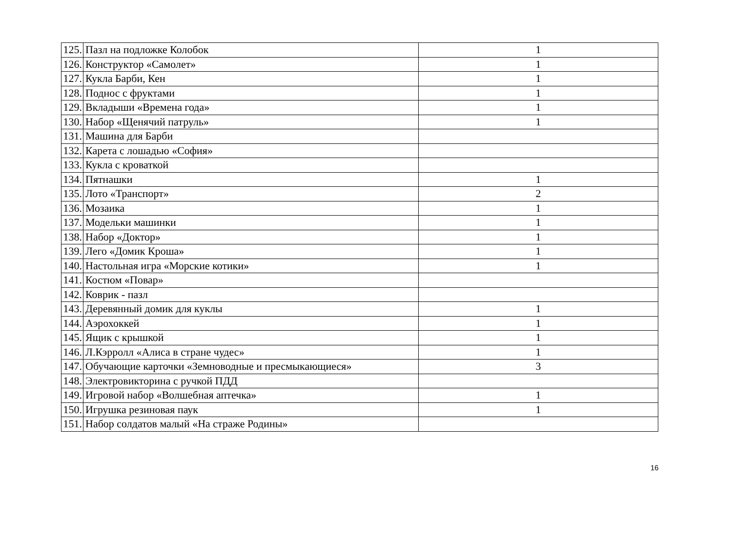| 125. | Пазл на подложке Колобок | 1 |
| 126. | Конструктор «Самолет» | 1 |
| 127. | Кукла Барби, Кен | 1 |
| 128. | Поднос с фруктами | 1 |
| 129. | Вкладыши «Времена года» | 1 |
| 130. | Набор «Щенячий патруль» | 1 |
| 131. | Машина для Барби | |
| 132. | Карета с лошадью «София» | |
| 133. | Кукла с кроваткой | |
| 134. | Пятнашки | 1 |
| 135. | Лото «Транспорт» | 2 |
| 136. | Мозаика | 1 |
| 137. | Модельки машинки | 1 |
| 138. | Набор «Доктор» | 1 |
| 139. | Лего «Домик Кроша» | 1 |
| 140. | Настольная игра «Морские котики» | 1 |
| 141. | Костюм «Повар» | |
| 142. | Коврик - пазл | |
| 143. | Деревянный домик для куклы | 1 |
| 144. | Аэрохоккей | 1 |
| 145. | Ящик с крышкой | 1 |
| 146. | Л.Кэрролл «Алиса в стране чудес» | 1 |
| 147. | Обучающие карточки «Земноводные и пресмыкающиеся» | 3 |
| 148. | Электровикторина с ручкой ПДД | |
| 149. | Игровой набор «Волшебная аптечка» | 1 |
| 150. | Игрушка резиновая паук | 1 |
| 151. | Набор солдатов малый «На страже Родины» | |
16